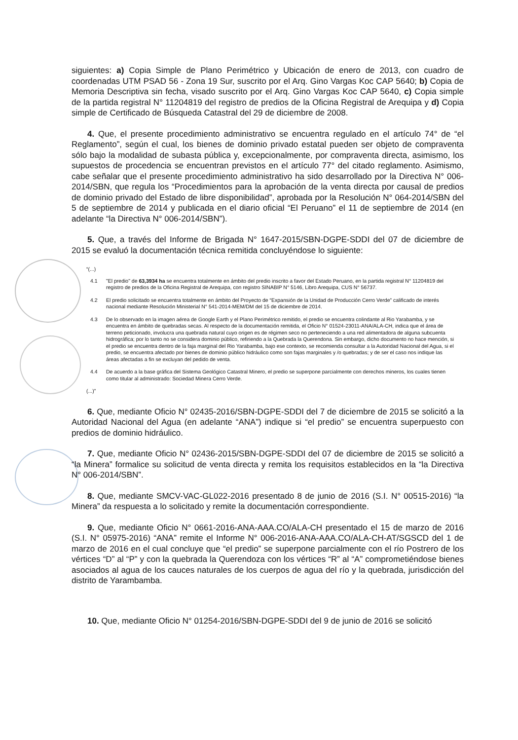siguientes: a) Copia Simple de Plano Perimétrico y Ubicación de enero de 2013, con cuadro de coordenadas UTM PSAD 56 - Zona 19 Sur, suscrito por el Arq. Gino Vargas Koc CAP 5640; b) Copia de Memoria Descriptiva sin fecha, visado suscrito por el Arq. Gino Vargas Koc CAP 5640, c) Copia simple de la partida registral N° 11204819 del registro de predios de la Oficina Registral de Arequipa y d) Copia simple de Certificado de Búsqueda Catastral del 29 de diciembre de 2008.
4. Que, el presente procedimiento administrativo se encuentra regulado en el artículo 74° de “el Reglamento”, según el cual, los bienes de dominio privado estatal pueden ser objeto de compraventa sólo bajo la modalidad de subasta pública y, excepcionalmente, por compraventa directa, asimismo, los supuestos de procedencia se encuentran previstos en el artículo 77° del citado reglamento. Asimismo, cabe señalar que el presente procedimiento administrativo ha sido desarrollado por la Directiva N° 006-2014/SBN, que regula los “Procedimientos para la aprobación de la venta directa por causal de predios de dominio privado del Estado de libre disponibilidad”, aprobada por la Resolución N° 064-2014/SBN del 5 de septiembre de 2014 y publicada en el diario oficial “El Peruano” el 11 de septiembre de 2014 (en adelante “la Directiva N° 006-2014/SBN”).
5. Que, a través del Informe de Brigada N° 1647-2015/SBN-DGPE-SDDI del 07 de diciembre de 2015 se evaluó la documentación técnica remitida concluyéndose lo siguiente:
“(...)
4.1 "El predio" de 63,3934 ha se encuentra totalmente en ámbito del predio inscrito a favor del Estado Peruano, en la partida registral N° 11204819 del registro de predios de la Oficina Registral de Arequipa, con registro SINABIP N° 5146, Libro Arequipa, CUS N° 56737.
4.2 El predio solicitado se encuentra totalmente en ámbito del Proyecto de “Expansión de la Unidad de Producción Cerro Verde” calificado de interés nacional mediante Resolución Ministerial N° 541-2014-MEM/DM del 15 de diciembre de 2014.
4.3 De lo observado en la imagen aérea de Google Earth y el Plano Perimétrico remitido, el predio se encuentra colindante al Rio Yarabamba, y se encuentra en ámbito de quebradas secas. Al respecto de la documentación remitida, el Oficio N° 01524-23011-ANA/ALA-CH, indica que el área de terreno peticionado, involucra una quebrada natural cuyo origen es de régimen seco no perteneciendo a una red alimentadora de alguna subcuenta hidrográfica; por lo tanto no se considera dominio público, refiriendo a la Quebrada la Querendona. Sin embargo, dicho documento no hace mención, si el predio se encuentra dentro de la faja marginal del Rio Yarabamba, bajo ese contexto, se recomienda consultar a la Autoridad Nacional del Agua, si el predio, se encuentra afectado por bienes de dominio público hidráulico como son fajas marginales y /o quebradas; y de ser el caso nos indique las áreas afectadas a fin se excluyan del pedido de venta.
4.4 De acuerdo a la base gráfica del Sistema Geológico Catastral Minero, el predio se superpone parcialmente con derechos mineros, los cuales tienen como titular al administrado: Sociedad Minera Cerro Verde.
(...)”
6. Que, mediante Oficio N° 02435-2016/SBN-DGPE-SDDI del 7 de diciembre de 2015 se solicitó a la Autoridad Nacional del Agua (en adelante “ANA”) indique si “el predio” se encuentra superpuesto con predios de dominio hidráulico.
7. Que, mediante Oficio N° 02436-2015/SBN-DGPE-SDDI del 07 de diciembre de 2015 se solicitó a “la Minera” formalice su solicitud de venta directa y remita los requisitos establecidos en la “la Directiva N° 006-2014/SBN”.
8. Que, mediante SMCV-VAC-GL022-2016 presentado 8 de junio de 2016 (S.I. N° 00515-2016) “la Minera” da respuesta a lo solicitado y remite la documentación correspondiente.
9. Que, mediante Oficio N° 0661-2016-ANA-AAA.CO/ALA-CH presentado el 15 de marzo de 2016 (S.I. N° 05975-2016) “ANA” remite el Informe N° 006-2016-ANA-AAA.CO/ALA-CH-AT/SGSCD del 1 de marzo de 2016 en el cual concluye que “el predio” se superpone parcialmente con el río Postrero de los vértices “D” al “P” y con la quebrada la Querendoza con los vértices “R” al “A” comprometiéndose bienes asociados al agua de los cauces naturales de los cuerpos de agua del río y la quebrada, jurisdicción del distrito de Yarambamba.
10. Que, mediante Oficio N° 01254-2016/SBN-DGPE-SDDI del 9 de junio de 2016 se solicitó